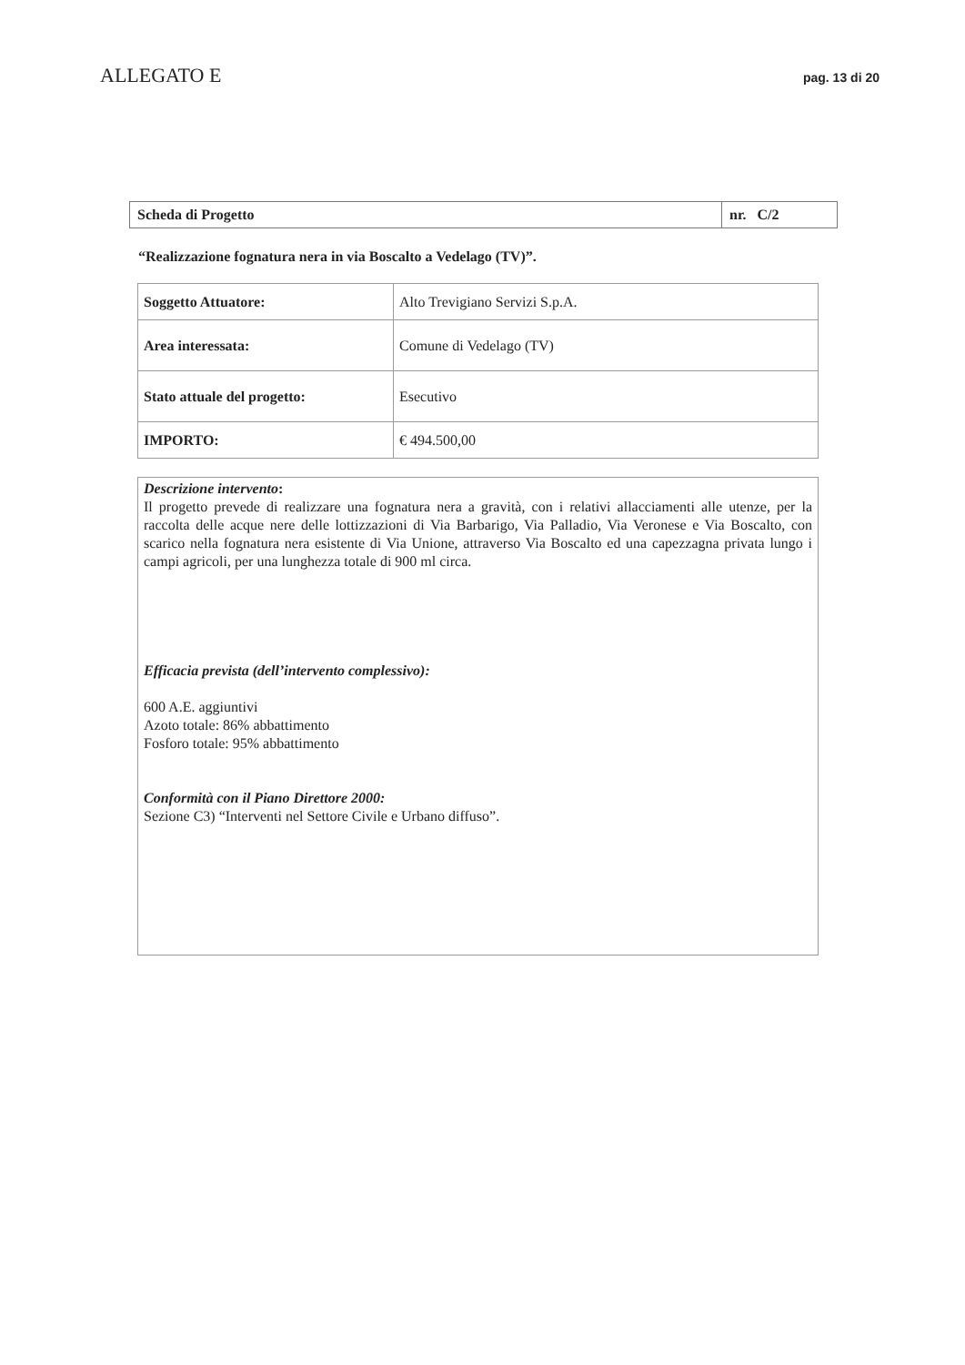ALLEGATO E
pag. 13 di 20
| Scheda di Progetto | nr. C/2 |
“Realizzazione fognatura nera in via Boscalto a Vedelago (TV)”.
| Soggetto Attuatore: | Alto Trevigiano Servizi S.p.A. |
| Area interessata: | Comune di Vedelago (TV) |
| Stato attuale del progetto: | Esecutivo |
| IMPORTO: | € 494.500,00 |
Descrizione intervento:
Il progetto prevede di realizzare una fognatura nera a gravità, con i relativi allacciamenti alle utenze, per la raccolta delle acque nere delle lottizzazioni di Via Barbarigo, Via Palladio, Via Veronese e Via Boscalto, con scarico nella fognatura nera esistente di Via Unione, attraverso Via Boscalto ed una capezzagna privata lungo i campi agricoli, per una lunghezza totale di 900 ml circa.
Efficacia prevista (dell’intervento complessivo):
600 A.E. aggiuntivi
Azoto totale: 86% abbattimento
Fosforo totale: 95% abbattimento
Conformità con il Piano Direttore 2000:
Sezione C3) “Interventi nel Settore Civile e Urbano diffuso”.